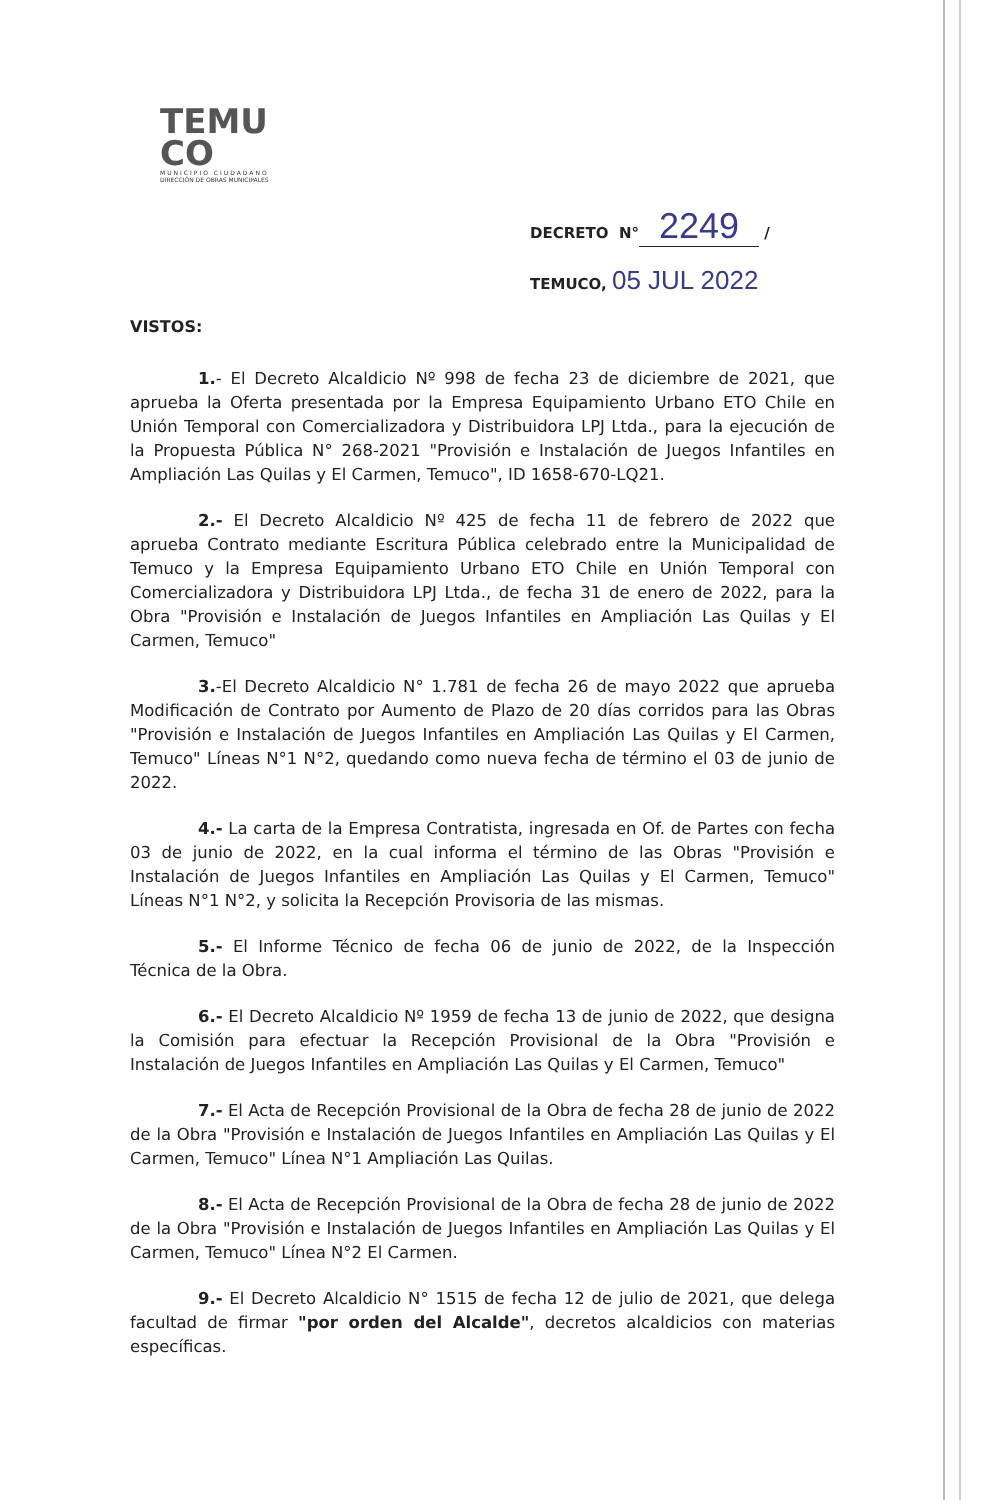TEMU
CO
MUNICIPIO CIUDADANO
DIRECCIÓN DE OBRAS MUNICIPALES
DECRETO N° 2249 /
TEMUCO, 05 JUL 2022
VISTOS:
1.- El Decreto Alcaldicio Nº 998 de fecha 23 de diciembre de 2021, que aprueba la Oferta presentada por la Empresa Equipamiento Urbano ETO Chile en Unión Temporal con Comercializadora y Distribuidora LPJ Ltda., para la ejecución de la Propuesta Pública N° 268-2021 "Provisión e Instalación de Juegos Infantiles en Ampliación Las Quilas y El Carmen, Temuco", ID 1658-670-LQ21.
2.- El Decreto Alcaldicio Nº 425 de fecha 11 de febrero de 2022 que aprueba Contrato mediante Escritura Pública celebrado entre la Municipalidad de Temuco y la Empresa Equipamiento Urbano ETO Chile en Unión Temporal con Comercializadora y Distribuidora LPJ Ltda., de fecha 31 de enero de 2022, para la Obra "Provisión e Instalación de Juegos Infantiles en Ampliación Las Quilas y El Carmen, Temuco"
3.-El Decreto Alcaldicio N° 1.781 de fecha 26 de mayo 2022 que aprueba Modificación de Contrato por Aumento de Plazo de 20 días corridos para las Obras "Provisión e Instalación de Juegos Infantiles en Ampliación Las Quilas y El Carmen, Temuco" Líneas N°1 N°2, quedando como nueva fecha de término el 03 de junio de 2022.
4.- La carta de la Empresa Contratista, ingresada en Of. de Partes con fecha 03 de junio de 2022, en la cual informa el término de las Obras "Provisión e Instalación de Juegos Infantiles en Ampliación Las Quilas y El Carmen, Temuco" Líneas N°1 N°2, y solicita la Recepción Provisoria de las mismas.
5.- El Informe Técnico de fecha 06 de junio de 2022, de la Inspección Técnica de la Obra.
6.- El Decreto Alcaldicio Nº 1959 de fecha 13 de junio de 2022, que designa la Comisión para efectuar la Recepción Provisional de la Obra "Provisión e Instalación de Juegos Infantiles en Ampliación Las Quilas y El Carmen, Temuco"
7.- El Acta de Recepción Provisional de la Obra de fecha 28 de junio de 2022 de la Obra "Provisión e Instalación de Juegos Infantiles en Ampliación Las Quilas y El Carmen, Temuco" Línea N°1 Ampliación Las Quilas.
8.- El Acta de Recepción Provisional de la Obra de fecha 28 de junio de 2022 de la Obra "Provisión e Instalación de Juegos Infantiles en Ampliación Las Quilas y El Carmen, Temuco" Línea N°2 El Carmen.
9.- El Decreto Alcaldicio N° 1515 de fecha 12 de julio de 2021, que delega facultad de firmar "por orden del Alcalde", decretos alcaldicios con materias específicas.